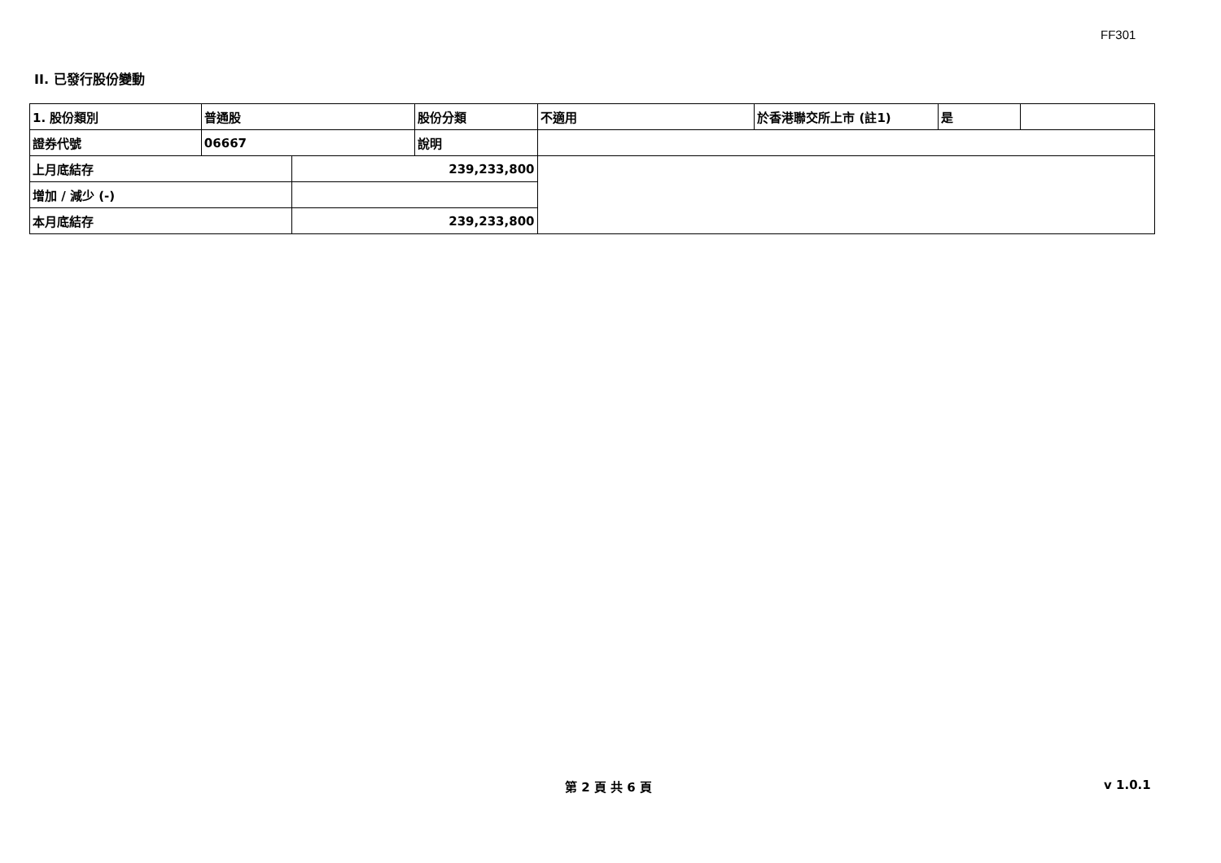FF301
II. 已發行股份變動
| 1. 股份類別 | 普通股 | | 股份分類 | 不適用 | 於香港聯交所上市 (註1) | 是 | |
| 證券代號 | 06667 | | 說明 | | | | |
| 上月底結存 | | 239,233,800 | | | | | |
| 增加 / 減少 (-) | | | | | | | |
| 本月底結存 | | 239,233,800 | | | | | |
第 2 頁 共 6 頁 v 1.0.1